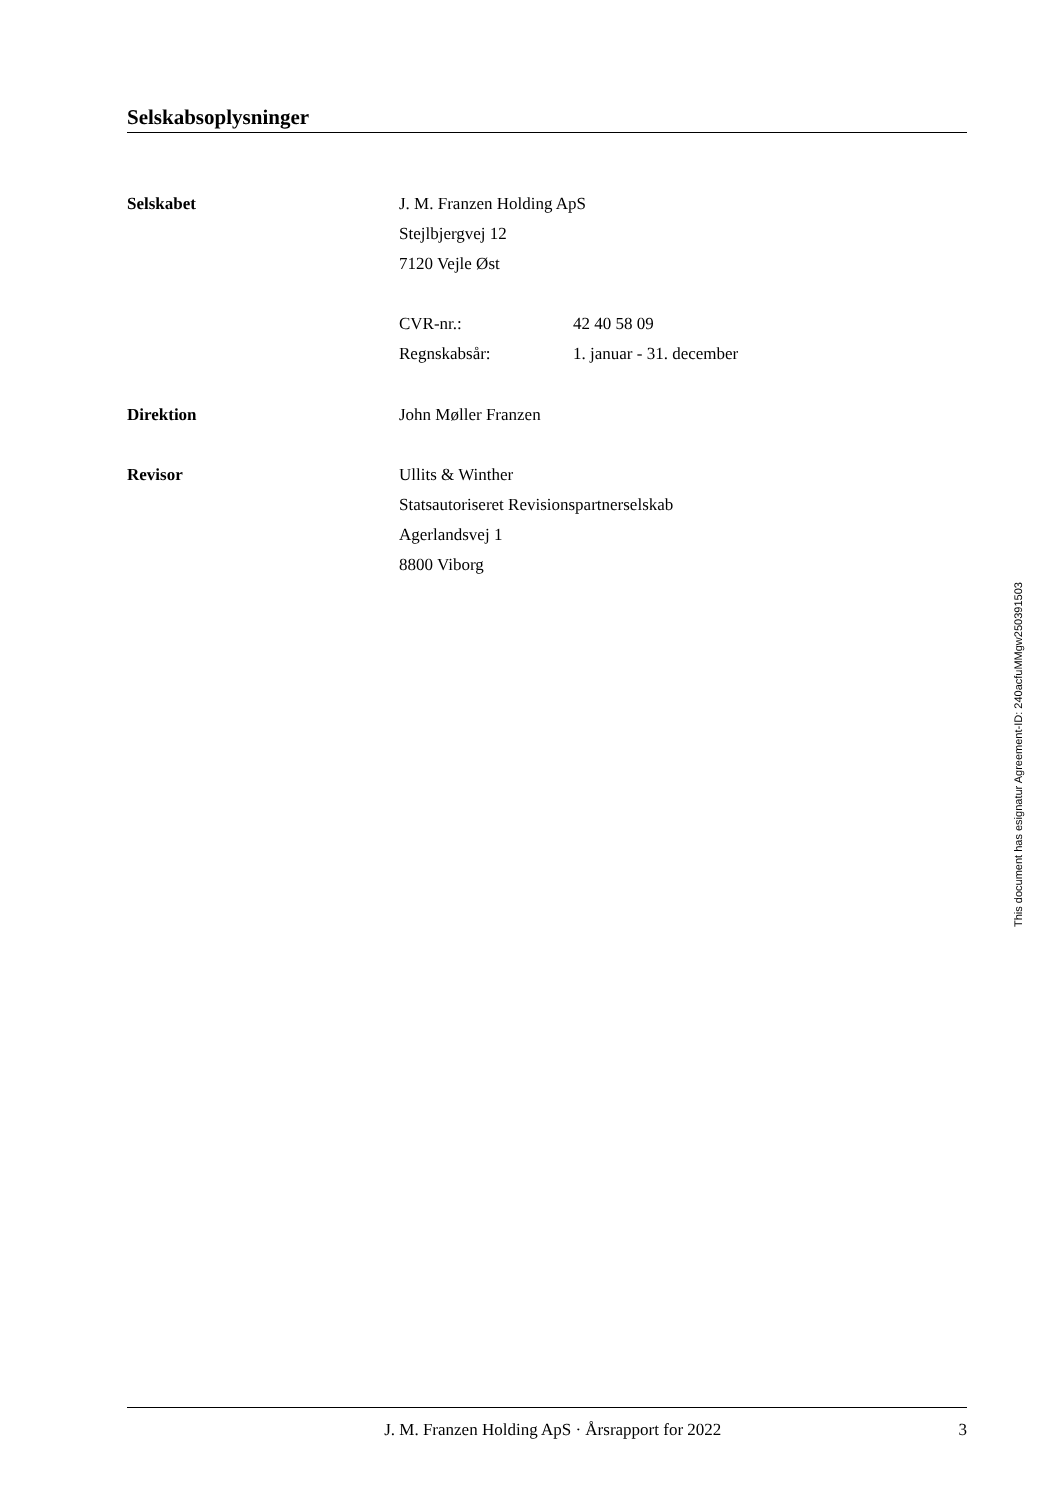Selskabsoplysninger
Selskabet J. M. Franzen Holding ApS
Stejlbjergvej 12
7120 Vejle Øst
CVR-nr.: 42 40 58 09
Regnskabsår: 1. januar - 31. december
Direktion John Møller Franzen
Revisor Ullits & Winther
Statsautoriseret Revisionspartnerselskab
Agerlandsvej 1
8800 Viborg
This document has esignatur Agreement-ID: 240acfuMMgw250391503
J. M. Franzen Holding ApS · Årsrapport for 2022 3